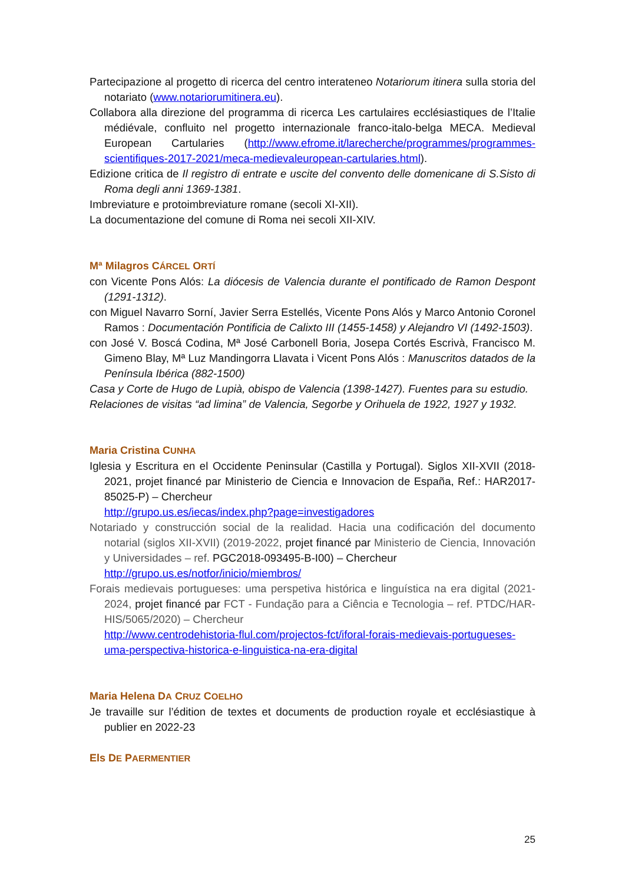Partecipazione al progetto di ricerca del centro interateneo Notariorum itinera sulla storia del notariato (www.notariorumitinera.eu).
Collabora alla direzione del programma di ricerca Les cartulaires ecclésiastiques de l’Italie médiévale, confluito nel progetto internazionale franco-italo-belga MECA. Medieval European Cartularies (http://www.efrome.it/larecherche/programmes/programmes-scientifiques-2017-2021/meca-medievaleuropean-cartularies.html).
Edizione critica de Il registro di entrate e uscite del convento delle domenicane di S.Sisto di Roma degli anni 1369-1381.
Imbreviature e protoimbreviature romane (secoli XI-XII).
La documentazione del comune di Roma nei secoli XII-XIV.
Mª Milagros CÁRCEL ORTÍ
con Vicente Pons Alós: La diócesis de Valencia durante el pontificado de Ramon Despont (1291-1312).
con Miguel Navarro Sorní, Javier Serra Estellés, Vicente Pons Alós y Marco Antonio Coronel Ramos : Documentación Pontificia de Calixto III (1455-1458) y Alejandro VI (1492-1503).
con José V. Boscá Codina, Mª José Carbonell Boria, Josepa Cortés Escrivà, Francisco M. Gimeno Blay, Mª Luz Mandingorra Llavata i Vicent Pons Alós : Manuscritos datados de la Península Ibérica (882-1500)
Casa y Corte de Hugo de Lupià, obispo de Valencia (1398-1427). Fuentes para su estudio.
Relaciones de visitas “ad limina” de Valencia, Segorbe y Orihuela de 1922, 1927 y 1932.
Maria Cristina CUNHA
Iglesia y Escritura en el Occidente Peninsular (Castilla y Portugal). Siglos XII-XVII (2018-2021, projet financé par Ministerio de Ciencia e Innovacion de España, Ref.: HAR2017-85025-P) – Chercheur
http://grupo.us.es/iecas/index.php?page=investigadores
Notariado y construcción social de la realidad. Hacia una codificación del documento notarial (siglos XII-XVII) (2019-2022, projet financé par Ministerio de Ciencia, Innovación y Universidades – ref. PGC2018-093495-B-I00) – Chercheur
http://grupo.us.es/notfor/inicio/miembros/
Forais medievais portugueses: uma perspetiva histórica e linguística na era digital (2021-2024, projet financé par FCT - Fundação para a Ciência e Tecnologia – ref. PTDC/HAR-HIS/5065/2020) – Chercheur
http://www.centrodehistoria-flul.com/projectos-fct/iforal-forais-medievais-portugueses-uma-perspectiva-historica-e-linguistica-na-era-digital
Maria Helena DA CRUZ COELHO
Je travaille sur l’édition de textes et documents de production royale et ecclésiastique à publier en 2022-23
Els DE PAERMENTIER
25